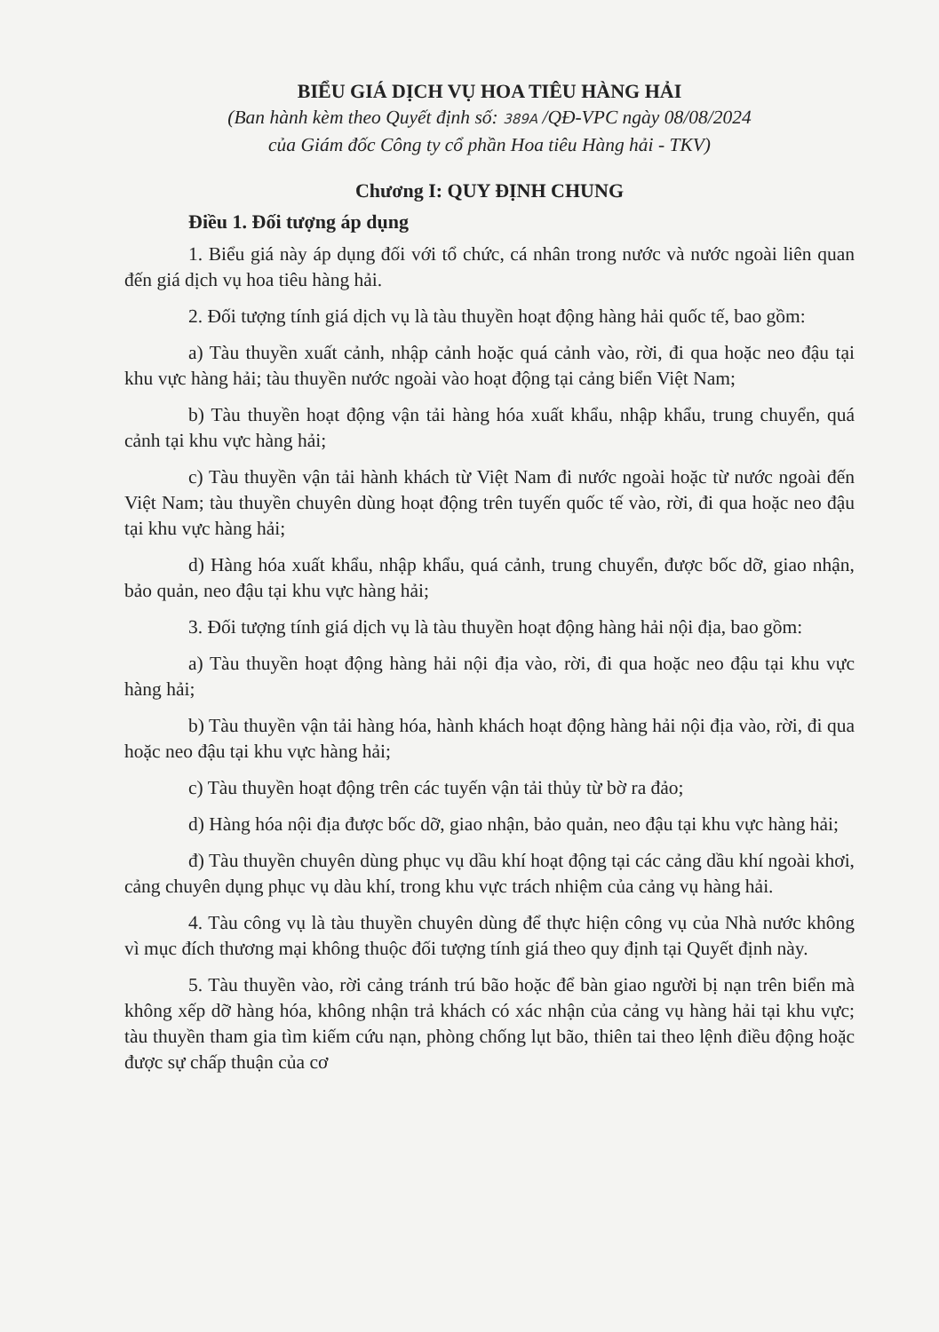BIỂU GIÁ DỊCH VỤ HOA TIÊU HÀNG HẢI
(Ban hành kèm theo Quyết định số: 389A /QĐ-VPC ngày 08/08/2024
của Giám đốc Công ty cổ phần Hoa tiêu Hàng hải - TKV)
Chương I: QUY ĐỊNH CHUNG
Điều 1. Đối tượng áp dụng
1. Biểu giá này áp dụng đối với tổ chức, cá nhân trong nước và nước ngoài liên quan đến giá dịch vụ hoa tiêu hàng hải.
2. Đối tượng tính giá dịch vụ là tàu thuyền hoạt động hàng hải quốc tế, bao gồm:
a) Tàu thuyền xuất cảnh, nhập cảnh hoặc quá cảnh vào, rời, đi qua hoặc neo đậu tại khu vực hàng hải; tàu thuyền nước ngoài vào hoạt động tại cảng biển Việt Nam;
b) Tàu thuyền hoạt động vận tải hàng hóa xuất khẩu, nhập khẩu, trung chuyển, quá cảnh tại khu vực hàng hải;
c) Tàu thuyền vận tải hành khách từ Việt Nam đi nước ngoài hoặc từ nước ngoài đến Việt Nam; tàu thuyền chuyên dùng hoạt động trên tuyến quốc tế vào, rời, đi qua hoặc neo đậu tại khu vực hàng hải;
d) Hàng hóa xuất khẩu, nhập khẩu, quá cảnh, trung chuyển, được bốc dỡ, giao nhận, bảo quản, neo đậu tại khu vực hàng hải;
3. Đối tượng tính giá dịch vụ là tàu thuyền hoạt động hàng hải nội địa, bao gồm:
a) Tàu thuyền hoạt động hàng hải nội địa vào, rời, đi qua hoặc neo đậu tại khu vực hàng hải;
b) Tàu thuyền vận tải hàng hóa, hành khách hoạt động hàng hải nội địa vào, rời, đi qua hoặc neo đậu tại khu vực hàng hải;
c) Tàu thuyền hoạt động trên các tuyến vận tải thủy từ bờ ra đảo;
d) Hàng hóa nội địa được bốc dỡ, giao nhận, bảo quản, neo đậu tại khu vực hàng hải;
đ) Tàu thuyền chuyên dùng phục vụ dầu khí hoạt động tại các cảng dầu khí ngoài khơi, cảng chuyên dụng phục vụ dàu khí, trong khu vực trách nhiệm của cảng vụ hàng hải.
4. Tàu công vụ là tàu thuyền chuyên dùng để thực hiện công vụ của Nhà nước không vì mục đích thương mại không thuộc đối tượng tính giá theo quy định tại Quyết định này.
5. Tàu thuyền vào, rời cảng tránh trú bão hoặc để bàn giao người bị nạn trên biển mà không xếp dỡ hàng hóa, không nhận trả khách có xác nhận của cảng vụ hàng hải tại khu vực; tàu thuyền tham gia tìm kiếm cứu nạn, phòng chống lụt bão, thiên tai theo lệnh điều động hoặc được sự chấp thuận của cơ